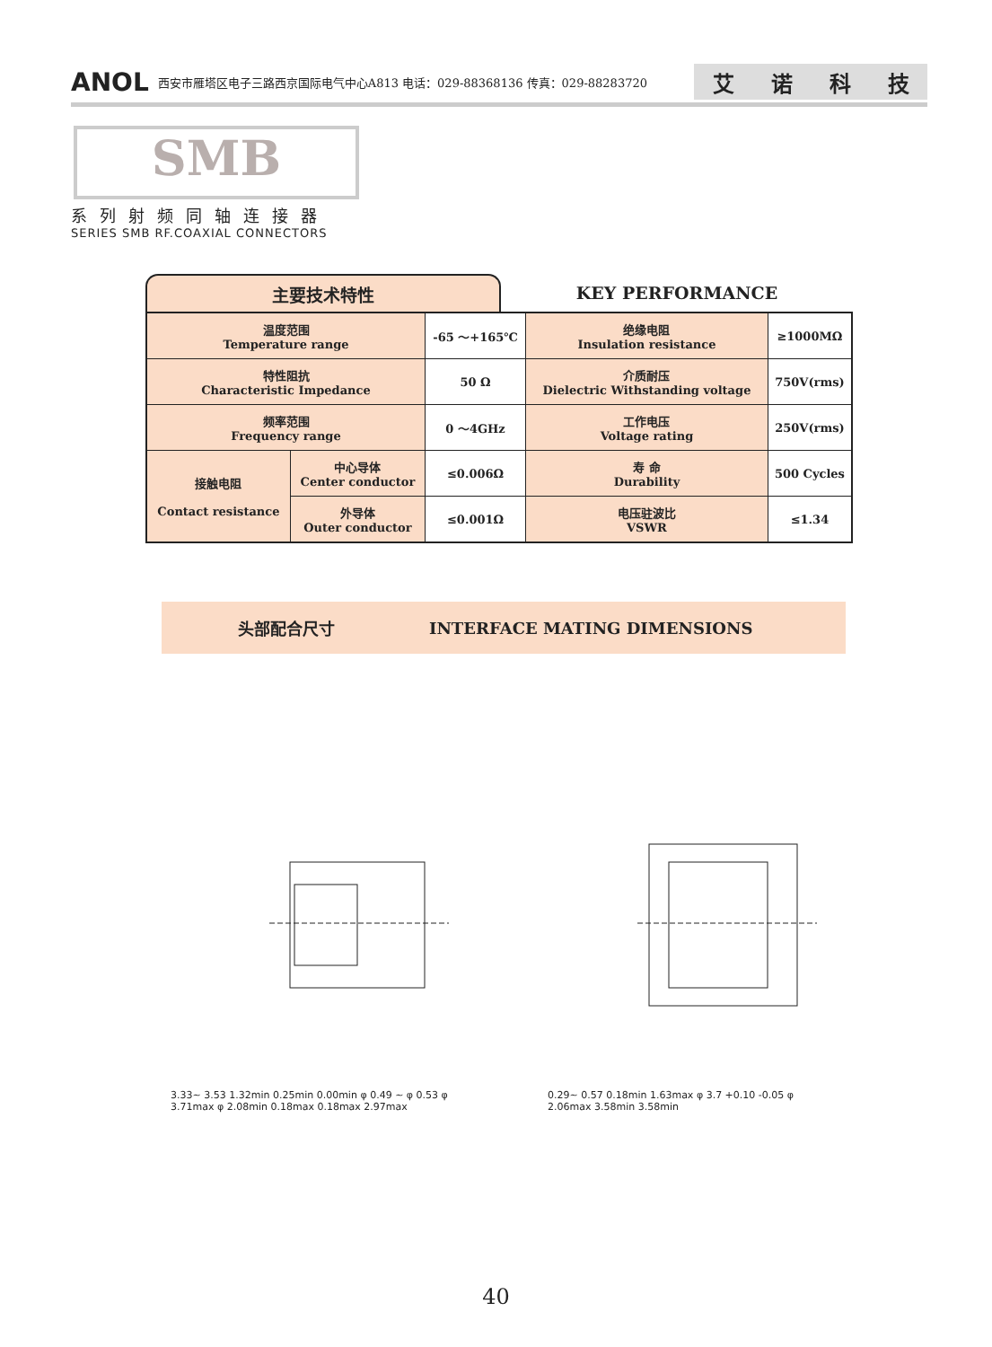ANOL 西安市雁塔区电子三路西京国际电气中心A813 电话：029-88368136 传真：029-88283720 艾诺科技
SMB
系列射频同轴连接器
SERIES SMB RF.COAXIAL CONNECTORS
主要技术特性 KEY PERFORMANCE
| 温度范围 Temperature range | | -65 ～+165℃ | 绝缘电阻 Insulation resistance | ≥1000MΩ |
| 特性阻抗 Characteristic Impedance | | 50 Ω | 介质耐压 Dielectric Withstanding voltage | 750V(rms) |
| 频率范围 Frequency range | | 0 ～4GHz | 工作电压 Voltage rating | 250V(rms) |
| 接触电阻 Contact resistance | 中心导体 Center conductor | ≤0.006Ω | 寿 命 Durability | 500 Cycles |
| | 外导体 Outer conductor | ≤0.001Ω | 电压驻波比 VSWR | ≤1.34 |
头部配合尺寸 INTERFACE MATING DIMENSIONS
3.33~ 3.53 1.32min 0.25min 0.00min φ 0.49 ~ φ 0.53 φ 3.71max φ 2.08min 0.18max 0.18max 2.97max
0.29~ 0.57 0.18min 1.63max φ 3.7 +0.10 -0.05 φ 2.06max 3.58min 3.58min
40